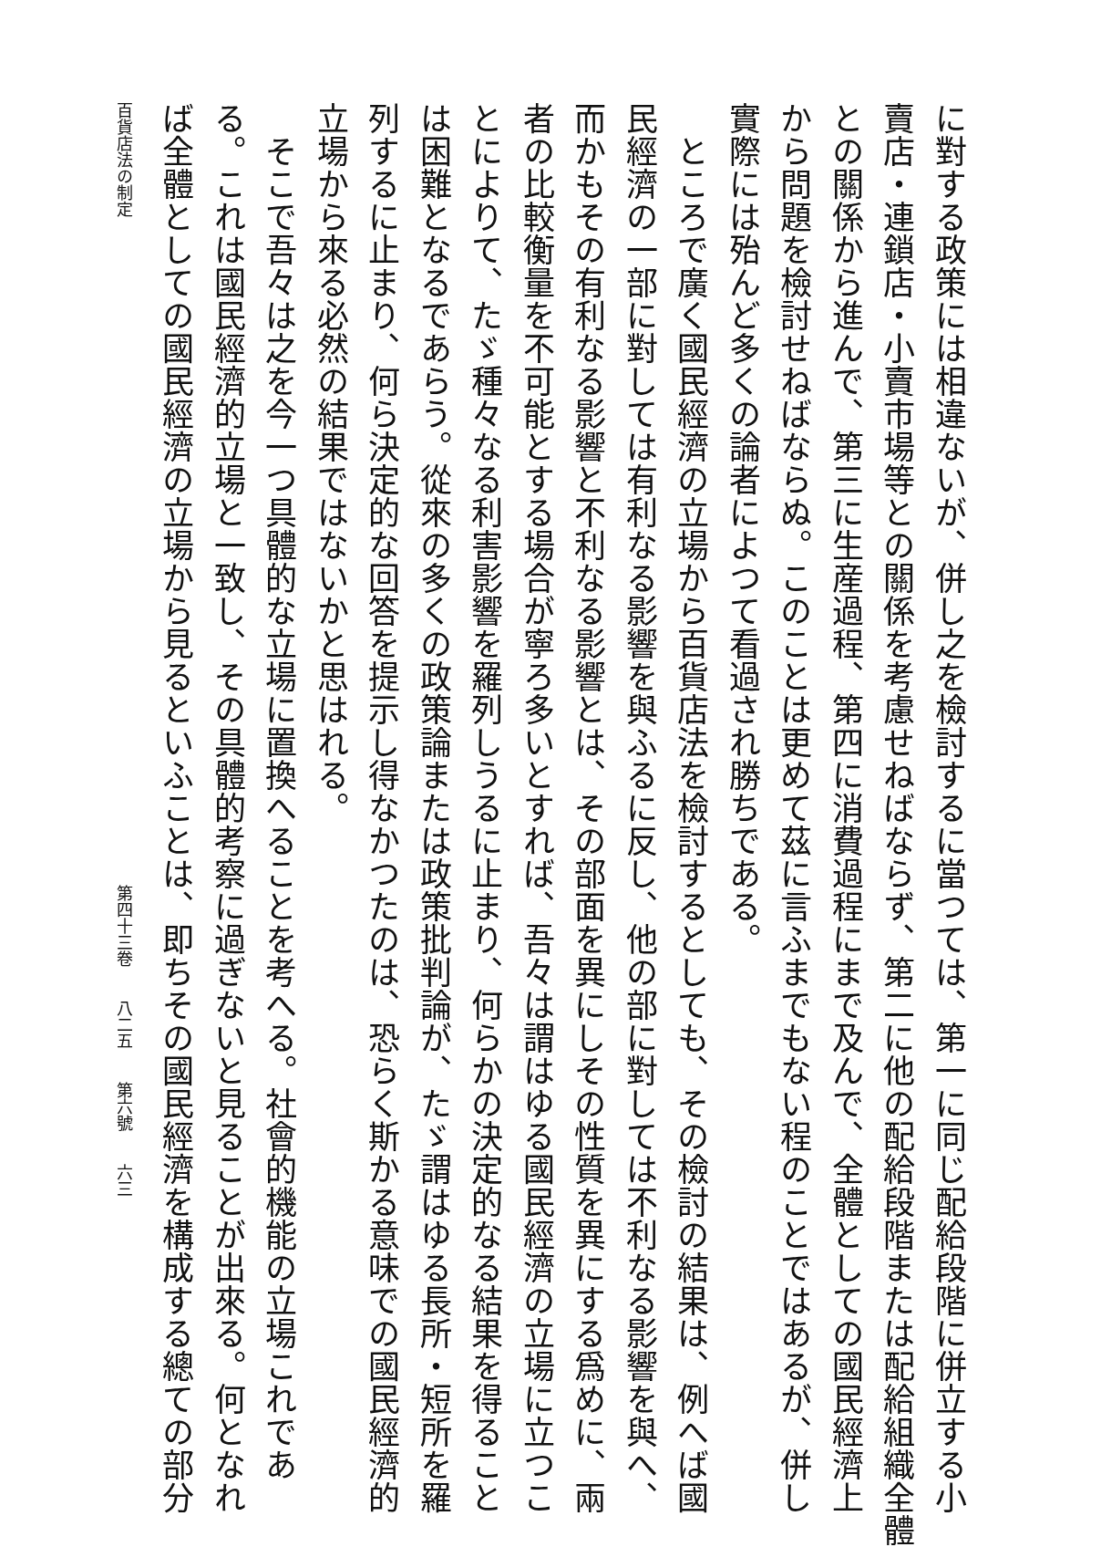に對する政策には相違ないが、併し之を檢討するに當つては、第一に同じ配給段階に併立する小
賣店・連鎖店・小賣市場等との關係を考慮せねばならず、第二に他の配給段階または配給組織全體
との關係から進んで、第三に生産過程、第四に消費過程にまで及んで、全體としての國民經濟上
から問題を檢討せねばならぬ。このことは更めて茲に言ふまでもない程のことではあるが、併し
實際には殆んど多くの論者によつて看過され勝ちである。
　ところで廣く國民經濟の立場から百貨店法を檢討するとしても、その檢討の結果は、例へば國
民經濟の一部に對しては有利なる影響を與ふるに反し、他の部に對しては不利なる影響を與へ、
而かもその有利なる影響と不利なる影響とは、その部面を異にしその性質を異にする爲めに、兩
者の比較衡量を不可能とする場合が寧ろ多いとすれば、吾々は謂はゆる國民經濟の立場に立つこ
とによりて、たゞ種々なる利害影響を羅列しうるに止まり、何らかの決定的なる結果を得ること
は困難となるであらう。從來の多くの政策論または政策批判論が、たゞ謂はゆる長所・短所を羅
列するに止まり、何ら決定的な回答を提示し得なかつたのは、恐らく斯かる意味での國民經濟的
立場から來る必然の結果ではないかと思はれる。
　そこで吾々は之を今一つ具體的な立場に置換へることを考へる。社會的機能の立場これであ
る。これは國民經濟的立場と一致し、その具體的考察に過ぎないと見ることが出來る。何となれ
ば全體としての國民經濟の立場から見るといふことは、即ちその國民經濟を構成する總ての部分
百貨店法の制定 第四十三卷　　八二五　　第六號　　六三